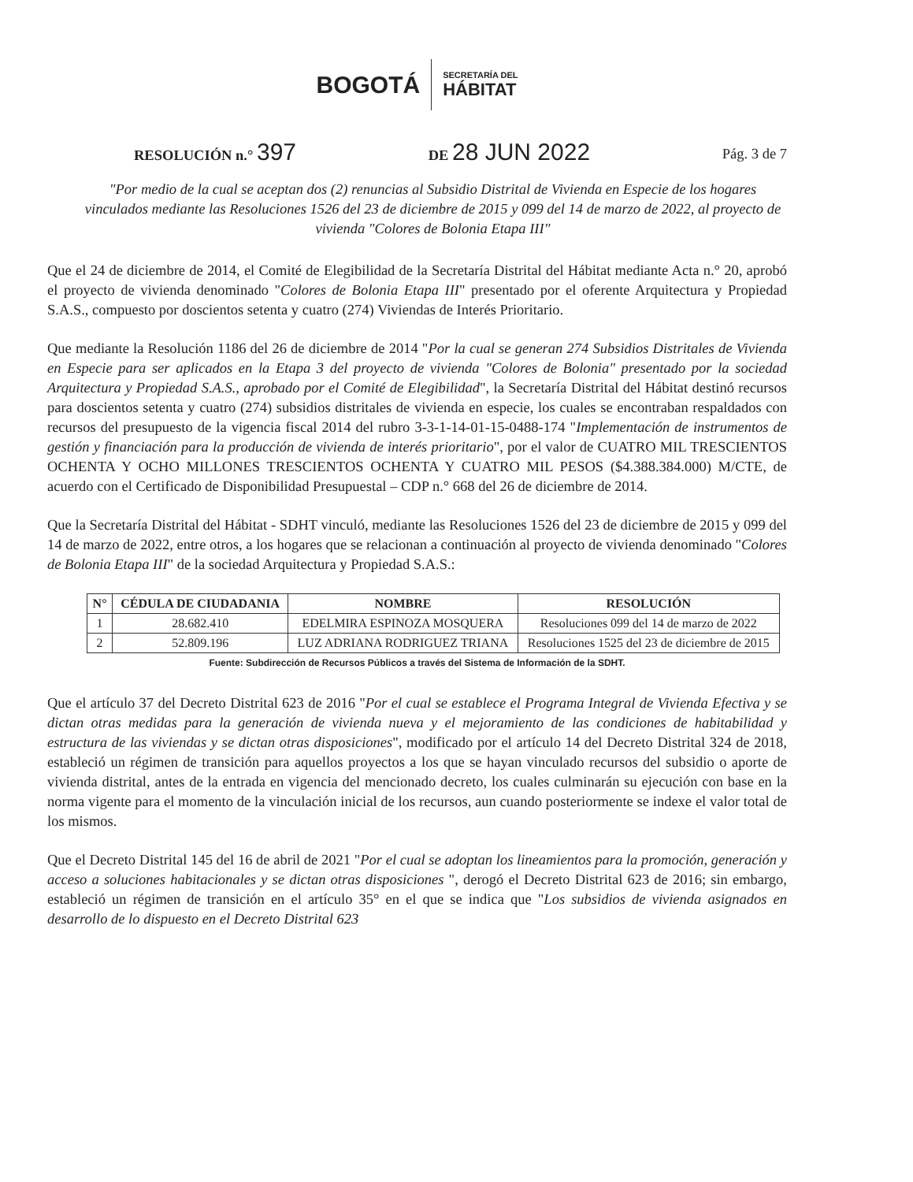BOGOTÁ SECRETARÍA DEL
HÁBITAT
RESOLUCIÓN n.° 397 DE 28 JUN 2022 Pág. 3 de 7
"Por medio de la cual se aceptan dos (2) renuncias al Subsidio Distrital de Vivienda en Especie de los hogares vinculados mediante las Resoluciones 1526 del 23 de diciembre de 2015 y 099 del 14 de marzo de 2022, al proyecto de vivienda "Colores de Bolonia Etapa III"
Que el 24 de diciembre de 2014, el Comité de Elegibilidad de la Secretaría Distrital del Hábitat mediante Acta n.° 20, aprobó el proyecto de vivienda denominado "Colores de Bolonia Etapa III" presentado por el oferente Arquitectura y Propiedad S.A.S., compuesto por doscientos setenta y cuatro (274) Viviendas de Interés Prioritario.
Que mediante la Resolución 1186 del 26 de diciembre de 2014 "Por la cual se generan 274 Subsidios Distritales de Vivienda en Especie para ser aplicados en la Etapa 3 del proyecto de vivienda "Colores de Bolonia" presentado por la sociedad Arquitectura y Propiedad S.A.S., aprobado por el Comité de Elegibilidad", la Secretaría Distrital del Hábitat destinó recursos para doscientos setenta y cuatro (274) subsidios distritales de vivienda en especie, los cuales se encontraban respaldados con recursos del presupuesto de la vigencia fiscal 2014 del rubro 3-3-1-14-01-15-0488-174 "Implementación de instrumentos de gestión y financiación para la producción de vivienda de interés prioritario", por el valor de CUATRO MIL TRESCIENTOS OCHENTA Y OCHO MILLONES TRESCIENTOS OCHENTA Y CUATRO MIL PESOS ($4.388.384.000) M/CTE, de acuerdo con el Certificado de Disponibilidad Presupuestal – CDP n.° 668 del 26 de diciembre de 2014.
Que la Secretaría Distrital del Hábitat - SDHT vinculó, mediante las Resoluciones 1526 del 23 de diciembre de 2015 y 099 del 14 de marzo de 2022, entre otros, a los hogares que se relacionan a continuación al proyecto de vivienda denominado "Colores de Bolonia Etapa III" de la sociedad Arquitectura y Propiedad S.A.S.:
| N° | CÉDULA DE CIUDADANIA | NOMBRE | RESOLUCIÓN |
| --- | --- | --- | --- |
| 1 | 28.682.410 | EDELMIRA ESPINOZA MOSQUERA | Resoluciones 099 del 14 de marzo de 2022 |
| 2 | 52.809.196 | LUZ ADRIANA RODRIGUEZ TRIANA | Resoluciones 1525 del 23 de diciembre de 2015 |
Fuente: Subdirección de Recursos Públicos a través del Sistema de Información de la SDHT.
Que el artículo 37 del Decreto Distrital 623 de 2016 "Por el cual se establece el Programa Integral de Vivienda Efectiva y se dictan otras medidas para la generación de vivienda nueva y el mejoramiento de las condiciones de habitabilidad y estructura de las viviendas y se dictan otras disposiciones", modificado por el artículo 14 del Decreto Distrital 324 de 2018, estableció un régimen de transición para aquellos proyectos a los que se hayan vinculado recursos del subsidio o aporte de vivienda distrital, antes de la entrada en vigencia del mencionado decreto, los cuales culminarán su ejecución con base en la norma vigente para el momento de la vinculación inicial de los recursos, aun cuando posteriormente se indexe el valor total de los mismos.
Que el Decreto Distrital 145 del 16 de abril de 2021 "Por el cual se adoptan los lineamientos para la promoción, generación y acceso a soluciones habitacionales y se dictan otras disposiciones ", derogó el Decreto Distrital 623 de 2016; sin embargo, estableció un régimen de transición en el artículo 35° en el que se indica que "Los subsidios de vivienda asignados en desarrollo de lo dispuesto en el Decreto Distrital 623